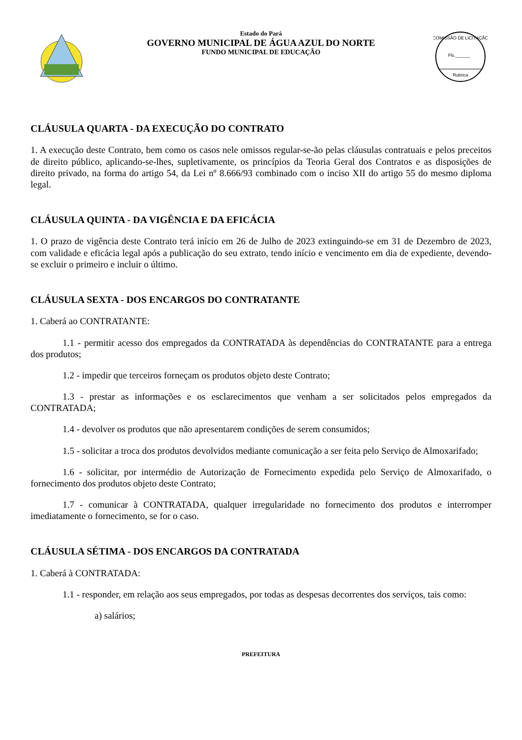Estado do Pará
GOVERNO MUNICIPAL DE ÁGUA AZUL DO NORTE
FUNDO MUNICIPAL DE EDUCAÇÃO
COMISSÃO DE LICITAÇÃO
Fls.______
Rubrica
CLÁUSULA QUARTA - DA EXECUÇÃO DO CONTRATO
1. A execução deste Contrato, bem como os casos nele omissos regular-se-ão pelas cláusulas contratuais e pelos preceitos de direito público, aplicando-se-lhes, supletivamente, os princípios da Teoria Geral dos Contratos e as disposições de direito privado, na forma do artigo 54, da Lei nº 8.666/93 combinado com o inciso XII do artigo 55 do mesmo diploma legal.
CLÁUSULA QUINTA - DA VIGÊNCIA E DA EFICÁCIA
1. O prazo de vigência deste Contrato terá início em 26 de Julho de 2023 extinguindo-se em 31 de Dezembro de 2023, com validade e eficácia legal após a publicação do seu extrato, tendo início e vencimento em dia de expediente, devendo-se excluir o primeiro e incluir o último.
CLÁUSULA SEXTA - DOS ENCARGOS DO CONTRATANTE
1. Caberá ao CONTRATANTE:
1.1 - permitir acesso dos empregados da CONTRATADA às dependências do CONTRATANTE para a entrega dos produtos;
1.2 - impedir que terceiros forneçam os produtos objeto deste Contrato;
1.3 - prestar as informações e os esclarecimentos que venham a ser solicitados pelos empregados da CONTRATADA;
1.4 - devolver os produtos que não apresentarem condições de serem consumidos;
1.5 - solicitar a troca dos produtos devolvidos mediante comunicação a ser feita pelo Serviço de Almoxarifado;
1.6 - solicitar, por intermédio de Autorização de Fornecimento expedida pelo Serviço de Almoxarifado, o fornecimento dos produtos objeto deste Contrato;
1.7 - comunicar à CONTRATADA, qualquer irregularidade no fornecimento dos produtos e interromper imediatamente o fornecimento, se for o caso.
CLÁUSULA SÉTIMA - DOS ENCARGOS DA CONTRATADA
1. Caberá à CONTRATADA:
1.1 - responder, em relação aos seus empregados, por todas as despesas decorrentes dos serviços, tais como:
a) salários;
PREFEITURA